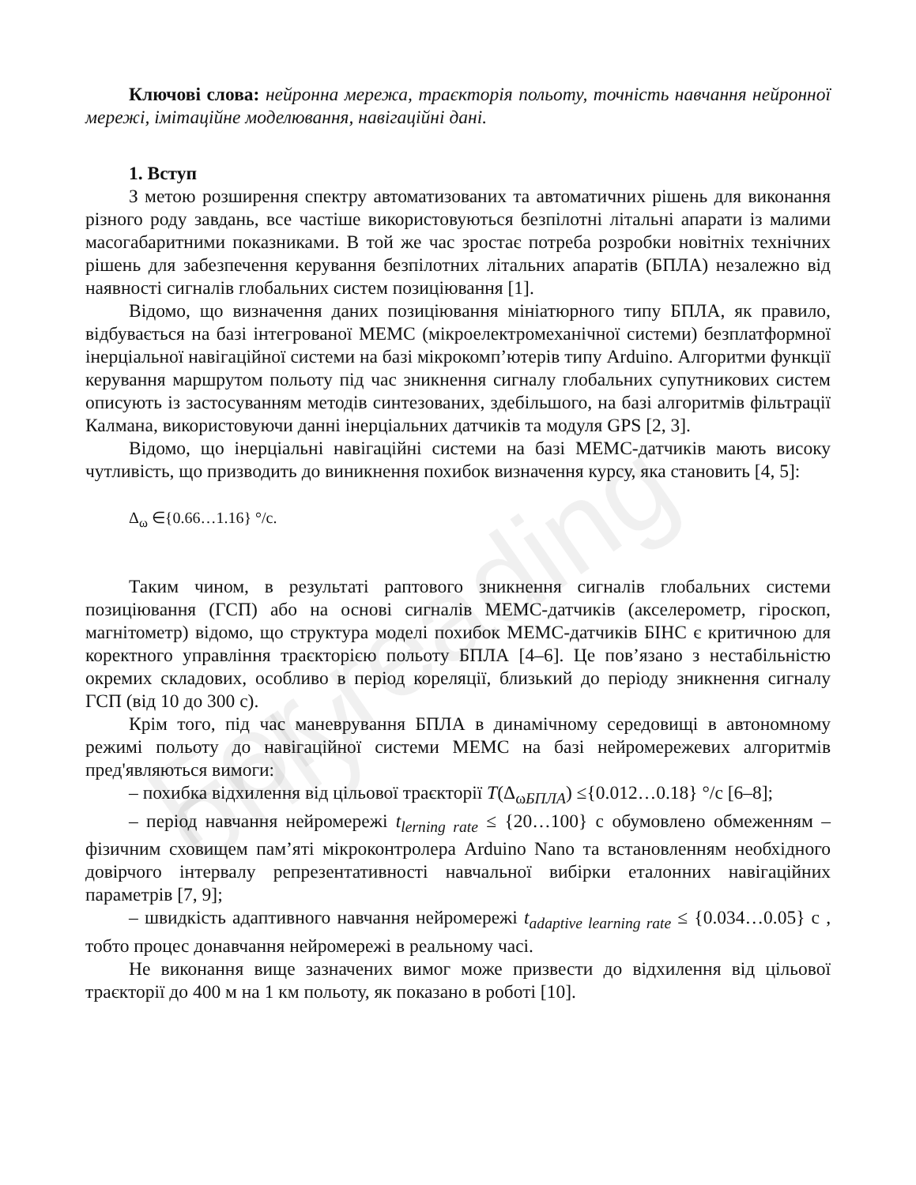For reading only
Ключові слова: нейронна мережа, траєкторія польоту, точність навчання нейронної мережі, імітаційне моделювання, навігаційні дані.
1. Вступ
З метою розширення спектру автоматизованих та автоматичних рішень для виконання різного роду завдань, все частіше використовуються безпілотні літальні апарати із малими масогабаритними показниками. В той же час зростає потреба розробки новітніх технічних рішень для забезпечення керування безпілотних літальних апаратів (БПЛА) незалежно від наявності сигналів глобальних систем позиціювання [1].
Відомо, що визначення даних позиціювання мініатюрного типу БПЛА, як правило, відбувається на базі інтегрованої МЕМС (мікроелектромеханічної системи) безплатформної інерціальної навігаційної системи на базі мікрокомп’ютерів типу Arduino. Алгоритми функції керування маршрутом польоту під час зникнення сигналу глобальних супутникових систем описують із застосуванням методів синтезованих, здебільшого, на базі алгоритмів фільтрації Калмана, використовуючи данні інерціальних датчиків та модуля GPS [2, 3].
Відомо, що інерціальні навігаційні системи на базі МЕМС-датчиків мають високу чутливість, що призводить до виникнення похибок визначення курсу, яка становить [4, 5]:
Δ<sub>ω</sub> ∈{0.66…1.16} °/c.
Таким чином, в результаті раптового зникнення сигналів глобальних системи позиціювання (ГСП) або на основі сигналів МЕМС-датчиків (акселерометр, гіроскоп, магнітометр) відомо, що структура моделі похибок МЕМС-датчиків БІНС є критичною для коректного управління траєкторією польоту БПЛА [4–6]. Це пов’язано з нестабільністю окремих складових, особливо в період кореляції, близький до періоду зникнення сигналу ГСП (від 10 до 300 с).
Крім того, під час маневрування БПЛА в динамічному середовищі в автономному режимі польоту до навігаційної системи МЕМС на базі нейромережевих алгоритмів пред'являються вимоги:
– похибка відхилення від цільової траєкторії T(Δ<sub>ωБПЛА</sub>) ≤{0.012…0.18} °/c [6–8];
– період навчання нейромережі t<sub>lerning rate</sub> ≤ {20…100} c обумовлено обмеженням – фізичним сховищем пам’яті мікроконтролера Arduino Nano та встановленням необхідного довірчого інтервалу репрезентативності навчальної вибірки еталонних навігаційних параметрів [7, 9];
– швидкість адаптивного навчання нейромережі t<sub>adaptive learning rate</sub> ≤ {0.034…0.05} c , тобто процес донавчання нейромережі в реальному часі.
Не виконання вище зазначених вимог може призвести до відхилення від цільової траєкторії до 400 м на 1 км польоту, як показано в роботі [10].